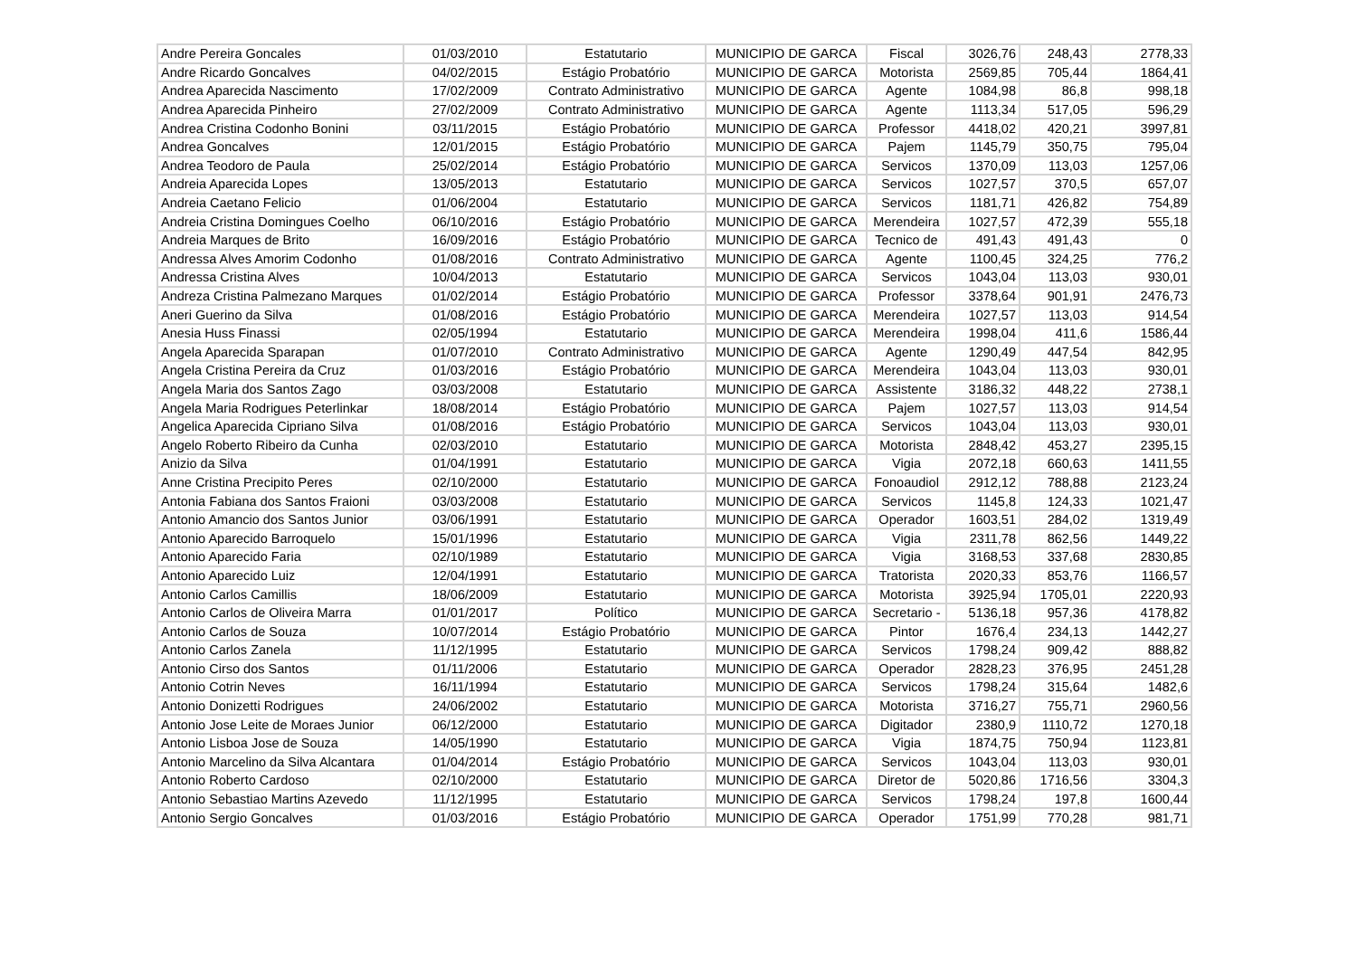| Andre Pereira Goncales | 01/03/2010 | Estatutario | MUNICIPIO DE GARCA | Fiscal | 3026,76 | 248,43 | 2778,33 |
| Andre Ricardo Goncalves | 04/02/2015 | Estágio Probatório | MUNICIPIO DE GARCA | Motorista | 2569,85 | 705,44 | 1864,41 |
| Andrea Aparecida Nascimento | 17/02/2009 | Contrato Administrativo | MUNICIPIO DE GARCA | Agente | 1084,98 | 86,8 | 998,18 |
| Andrea Aparecida Pinheiro | 27/02/2009 | Contrato Administrativo | MUNICIPIO DE GARCA | Agente | 1113,34 | 517,05 | 596,29 |
| Andrea Cristina Codonho Bonini | 03/11/2015 | Estágio Probatório | MUNICIPIO DE GARCA | Professor | 4418,02 | 420,21 | 3997,81 |
| Andrea Goncalves | 12/01/2015 | Estágio Probatório | MUNICIPIO DE GARCA | Pajem | 1145,79 | 350,75 | 795,04 |
| Andrea Teodoro de Paula | 25/02/2014 | Estágio Probatório | MUNICIPIO DE GARCA | Servicos | 1370,09 | 113,03 | 1257,06 |
| Andreia Aparecida Lopes | 13/05/2013 | Estatutario | MUNICIPIO DE GARCA | Servicos | 1027,57 | 370,5 | 657,07 |
| Andreia Caetano Felicio | 01/06/2004 | Estatutario | MUNICIPIO DE GARCA | Servicos | 1181,71 | 426,82 | 754,89 |
| Andreia Cristina Domingues Coelho | 06/10/2016 | Estágio Probatório | MUNICIPIO DE GARCA | Merendeira | 1027,57 | 472,39 | 555,18 |
| Andreia Marques de Brito | 16/09/2016 | Estágio Probatório | MUNICIPIO DE GARCA | Tecnico de | 491,43 | 491,43 | 0 |
| Andressa Alves Amorim Codonho | 01/08/2016 | Contrato Administrativo | MUNICIPIO DE GARCA | Agente | 1100,45 | 324,25 | 776,2 |
| Andressa Cristina Alves | 10/04/2013 | Estatutario | MUNICIPIO DE GARCA | Servicos | 1043,04 | 113,03 | 930,01 |
| Andreza Cristina Palmezano Marques | 01/02/2014 | Estágio Probatório | MUNICIPIO DE GARCA | Professor | 3378,64 | 901,91 | 2476,73 |
| Aneri Guerino da Silva | 01/08/2016 | Estágio Probatório | MUNICIPIO DE GARCA | Merendeira | 1027,57 | 113,03 | 914,54 |
| Anesia Huss Finassi | 02/05/1994 | Estatutario | MUNICIPIO DE GARCA | Merendeira | 1998,04 | 411,6 | 1586,44 |
| Angela Aparecida Sparapan | 01/07/2010 | Contrato Administrativo | MUNICIPIO DE GARCA | Agente | 1290,49 | 447,54 | 842,95 |
| Angela Cristina Pereira da Cruz | 01/03/2016 | Estágio Probatório | MUNICIPIO DE GARCA | Merendeira | 1043,04 | 113,03 | 930,01 |
| Angela Maria dos Santos Zago | 03/03/2008 | Estatutario | MUNICIPIO DE GARCA | Assistente | 3186,32 | 448,22 | 2738,1 |
| Angela Maria Rodrigues Peterlinkar | 18/08/2014 | Estágio Probatório | MUNICIPIO DE GARCA | Pajem | 1027,57 | 113,03 | 914,54 |
| Angelica Aparecida Cipriano Silva | 01/08/2016 | Estágio Probatório | MUNICIPIO DE GARCA | Servicos | 1043,04 | 113,03 | 930,01 |
| Angelo Roberto Ribeiro da Cunha | 02/03/2010 | Estatutario | MUNICIPIO DE GARCA | Motorista | 2848,42 | 453,27 | 2395,15 |
| Anizio da Silva | 01/04/1991 | Estatutario | MUNICIPIO DE GARCA | Vigia | 2072,18 | 660,63 | 1411,55 |
| Anne Cristina Precipito Peres | 02/10/2000 | Estatutario | MUNICIPIO DE GARCA | Fonoaudiol | 2912,12 | 788,88 | 2123,24 |
| Antonia Fabiana dos Santos Fraioni | 03/03/2008 | Estatutario | MUNICIPIO DE GARCA | Servicos | 1145,8 | 124,33 | 1021,47 |
| Antonio Amancio dos Santos Junior | 03/06/1991 | Estatutario | MUNICIPIO DE GARCA | Operador | 1603,51 | 284,02 | 1319,49 |
| Antonio Aparecido Barroquelo | 15/01/1996 | Estatutario | MUNICIPIO DE GARCA | Vigia | 2311,78 | 862,56 | 1449,22 |
| Antonio Aparecido Faria | 02/10/1989 | Estatutario | MUNICIPIO DE GARCA | Vigia | 3168,53 | 337,68 | 2830,85 |
| Antonio Aparecido Luiz | 12/04/1991 | Estatutario | MUNICIPIO DE GARCA | Tratorista | 2020,33 | 853,76 | 1166,57 |
| Antonio Carlos Camillis | 18/06/2009 | Estatutario | MUNICIPIO DE GARCA | Motorista | 3925,94 | 1705,01 | 2220,93 |
| Antonio Carlos de Oliveira Marra | 01/01/2017 | Político | MUNICIPIO DE GARCA | Secretario - | 5136,18 | 957,36 | 4178,82 |
| Antonio Carlos de Souza | 10/07/2014 | Estágio Probatório | MUNICIPIO DE GARCA | Pintor | 1676,4 | 234,13 | 1442,27 |
| Antonio Carlos Zanela | 11/12/1995 | Estatutario | MUNICIPIO DE GARCA | Servicos | 1798,24 | 909,42 | 888,82 |
| Antonio Cirso dos Santos | 01/11/2006 | Estatutario | MUNICIPIO DE GARCA | Operador | 2828,23 | 376,95 | 2451,28 |
| Antonio Cotrin Neves | 16/11/1994 | Estatutario | MUNICIPIO DE GARCA | Servicos | 1798,24 | 315,64 | 1482,6 |
| Antonio Donizetti Rodrigues | 24/06/2002 | Estatutario | MUNICIPIO DE GARCA | Motorista | 3716,27 | 755,71 | 2960,56 |
| Antonio Jose Leite de Moraes Junior | 06/12/2000 | Estatutario | MUNICIPIO DE GARCA | Digitador | 2380,9 | 1110,72 | 1270,18 |
| Antonio Lisboa Jose de Souza | 14/05/1990 | Estatutario | MUNICIPIO DE GARCA | Vigia | 1874,75 | 750,94 | 1123,81 |
| Antonio Marcelino da Silva Alcantara | 01/04/2014 | Estágio Probatório | MUNICIPIO DE GARCA | Servicos | 1043,04 | 113,03 | 930,01 |
| Antonio Roberto Cardoso | 02/10/2000 | Estatutario | MUNICIPIO DE GARCA | Diretor de | 5020,86 | 1716,56 | 3304,3 |
| Antonio Sebastiao Martins Azevedo | 11/12/1995 | Estatutario | MUNICIPIO DE GARCA | Servicos | 1798,24 | 197,8 | 1600,44 |
| Antonio Sergio Goncalves | 01/03/2016 | Estágio Probatório | MUNICIPIO DE GARCA | Operador | 1751,99 | 770,28 | 981,71 |